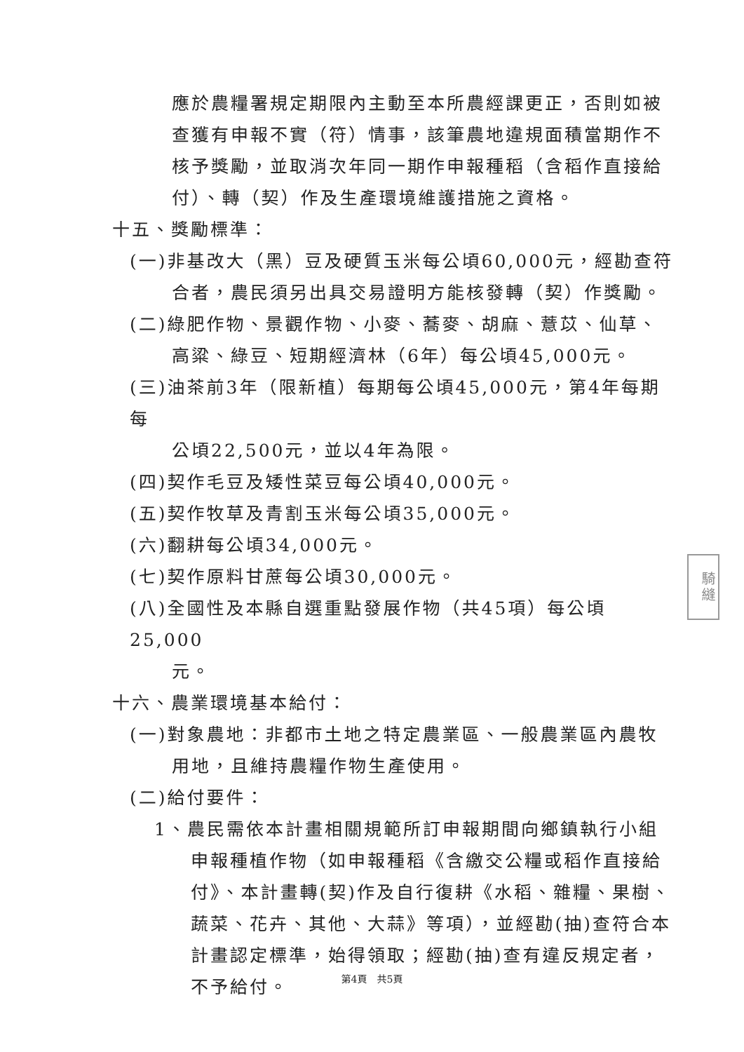應於農糧署規定期限內主動至本所農經課更正，否則如被查獲有申報不實（符）情事，該筆農地違規面積當期作不核予獎勵，並取消次年同一期作申報種稻（含稻作直接給付）、轉（契）作及生產環境維護措施之資格。
十五、獎勵標準：
(一)非基改大（黑）豆及硬質玉米每公頃60,000元，經勘查符
合者，農民須另出具交易證明方能核發轉（契）作獎勵。
(二)綠肥作物、景觀作物、小麥、蕎麥、胡麻、薏苡、仙草、
高粱、綠豆、短期經濟林（6年）每公頃45,000元。
(三)油茶前3年（限新植）每期每公頃45,000元，第4年每期每
公頃22,500元，並以4年為限。
(四)契作毛豆及矮性菜豆每公頃40,000元。
(五)契作牧草及青割玉米每公頃35,000元。
(六)翻耕每公頃34,000元。
(七)契作原料甘蔗每公頃30,000元。
(八)全國性及本縣自選重點發展作物（共45項）每公頃25,000
元。
十六、農業環境基本給付：
(一)對象農地：非都市土地之特定農業區、一般農業區內農牧
用地，且維持農糧作物生產使用。
(二)給付要件：
1、農民需依本計畫相關規範所訂申報期間向鄉鎮執行小組
申報種植作物（如申報種稻《含繳交公糧或稻作直接給付》、本計畫轉(契)作及自行復耕《水稻、雜糧、果樹、蔬菜、花卉、其他、大蒜》等項），並經勘(抽)查符合本計畫認定標準，始得領取；經勘(抽)查有違反規定者，不予給付。
騎縫
第4頁　共5頁